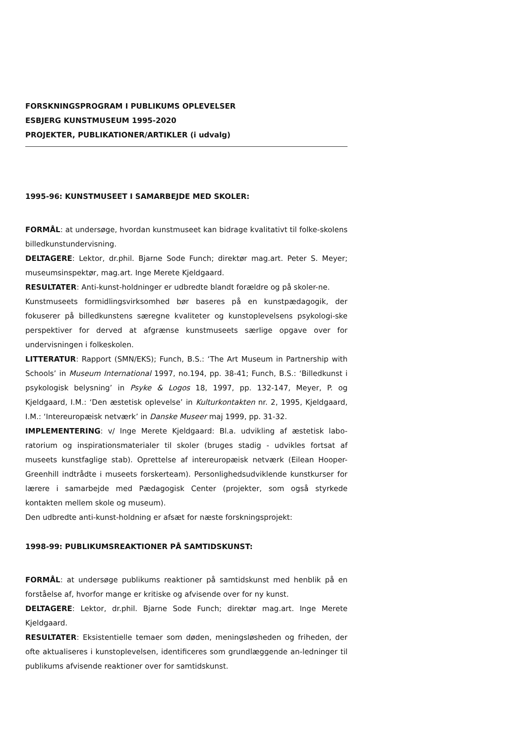FORSKNINGSPROGRAM I PUBLIKUMS OPLEVELSER
ESBJERG KUNSTMUSEUM 1995-2020
PROJEKTER, PUBLIKATIONER/ARTIKLER (i udvalg)
1995-96: KUNSTMUSEET I SAMARBEJDE MED SKOLER:
FORMÅL: at undersøge, hvordan kunstmuseet kan bidrage kvalitativt til folke-skolens billedkunstundervisning.
DELTAGERE: Lektor, dr.phil. Bjarne Sode Funch; direktør mag.art. Peter S. Meyer; museumsinspektør, mag.art. Inge Merete Kjeldgaard.
RESULTATER: Anti-kunst-holdninger er udbredte blandt forældre og på skoler-ne.
Kunstmuseets formidlingsvirksomhed bør baseres på en kunstpædagogik, der fokuserer på billedkunstens særegne kvaliteter og kunstoplevelsens psykologi-ske perspektiver for derved at afgrænse kunstmuseets særlige opgave over for undervisningen i folkeskolen.
LITTERATUR: Rapport (SMN/EKS); Funch, B.S.: ‘The Art Museum in Partnership with Schools’ in Museum International 1997, no.194, pp. 38-41; Funch, B.S.: ‘Billedkunst i psykologisk belysning’ in Psyke & Logos 18, 1997, pp. 132-147, Meyer, P. og Kjeldgaard, I.M.: ‘Den æstetisk oplevelse’ in Kulturkontakten nr. 2, 1995, Kjeldgaard, I.M.: ‘Intereuropæisk netværk’ in Danske Museer maj 1999, pp. 31-32.
IMPLEMENTERING: v/ Inge Merete Kjeldgaard: Bl.a. udvikling af æstetisk labo-ratorium og inspirationsmaterialer til skoler (bruges stadig - udvikles fortsat af museets kunstfaglige stab). Oprettelse af intereuropæisk netværk (Eilean Hooper-Greenhill indtrådte i museets forskerteam). Personlighedsudviklende kunstkurser for lærere i samarbejde med Pædagogisk Center (projekter, som også styrkede kontakten mellem skole og museum).
Den udbredte anti-kunst-holdning er afsæt for næste forskningsprojekt:
1998-99: PUBLIKUMSREAKTIONER PÅ SAMTIDSKUNST:
FORMÅL: at undersøge publikums reaktioner på samtidskunst med henblik på en forståelse af, hvorfor mange er kritiske og afvisende over for ny kunst.
DELTAGERE: Lektor, dr.phil. Bjarne Sode Funch; direktør mag.art. Inge Merete Kjeldgaard.
RESULTATER: Eksistentielle temaer som døden, meningsløsheden og friheden, der ofte aktualiseres i kunstoplevelsen, identificeres som grundlæggende an-ledninger til publikums afvisende reaktioner over for samtidskunst.